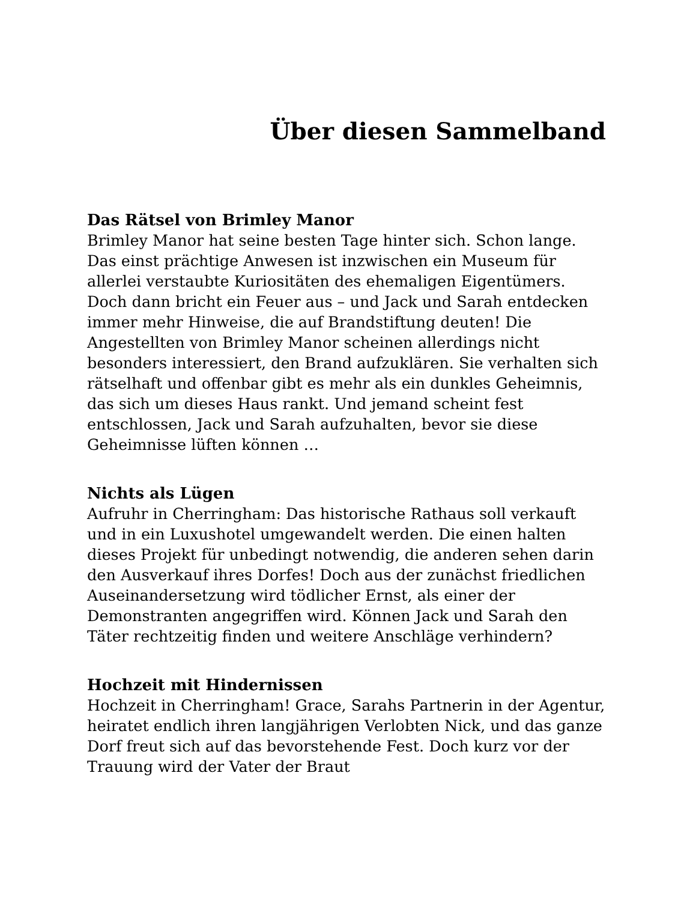Über diesen Sammelband
Das Rätsel von Brimley Manor
Brimley Manor hat seine besten Tage hinter sich. Schon lange. Das einst prächtige Anwesen ist inzwischen ein Museum für allerlei verstaubte Kuriositäten des ehemaligen Eigentümers. Doch dann bricht ein Feuer aus – und Jack und Sarah entdecken immer mehr Hinweise, die auf Brandstiftung deuten! Die Angestellten von Brimley Manor scheinen allerdings nicht besonders interessiert, den Brand aufzuklären. Sie verhalten sich rätselhaft und offenbar gibt es mehr als ein dunkles Geheimnis, das sich um dieses Haus rankt. Und jemand scheint fest entschlossen, Jack und Sarah aufzuhalten, bevor sie diese Geheimnisse lüften können …
Nichts als Lügen
Aufruhr in Cherringham: Das historische Rathaus soll verkauft und in ein Luxushotel umgewandelt werden. Die einen halten dieses Projekt für unbedingt notwendig, die anderen sehen darin den Ausverkauf ihres Dorfes! Doch aus der zunächst friedlichen Auseinandersetzung wird tödlicher Ernst, als einer der Demonstranten angegriffen wird. Können Jack und Sarah den Täter rechtzeitig finden und weitere Anschläge verhindern?
Hochzeit mit Hindernissen
Hochzeit in Cherringham! Grace, Sarahs Partnerin in der Agentur, heiratet endlich ihren langjährigen Verlobten Nick, und das ganze Dorf freut sich auf das bevorstehende Fest. Doch kurz vor der Trauung wird der Vater der Braut